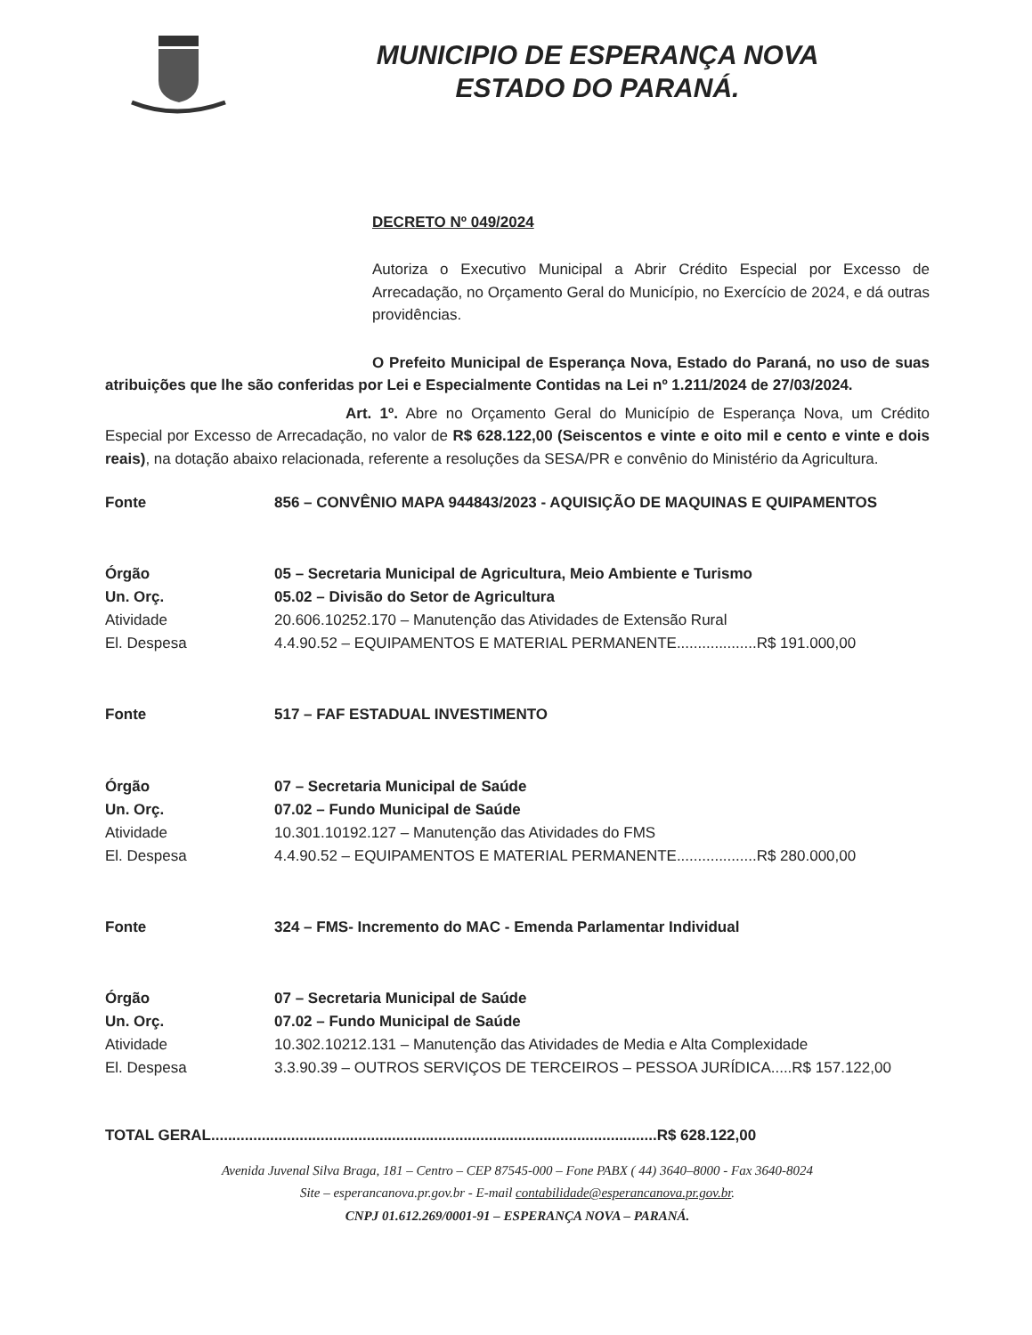MUNICIPIO DE ESPERANÇA NOVA
ESTADO DO PARANÁ.
DECRETO Nº 049/2024
Autoriza o Executivo Municipal a Abrir Crédito Especial por Excesso de Arrecadação, no Orçamento Geral do Município, no Exercício de 2024, e dá outras providências.
O Prefeito Municipal de Esperança Nova, Estado do Paraná, no uso de suas atribuições que lhe são conferidas por Lei e Especialmente Contidas na Lei nº 1.211/2024 de 27/03/2024.
Art. 1º. Abre no Orçamento Geral do Município de Esperança Nova, um Crédito Especial por Excesso de Arrecadação, no valor de R$ 628.122,00 (Seiscentos e vinte e oito mil e cento e vinte e dois reais), na dotação abaixo relacionada, referente a resoluções da SESA/PR e convênio do Ministério da Agricultura.
| Fonte | 856 – CONVÊNIO MAPA 944843/2023 - AQUISIÇÃO DE MAQUINAS E QUIPAMENTOS |
| Órgão | 05 – Secretaria Municipal de Agricultura, Meio Ambiente e Turismo |
| Un. Orç. | 05.02 – Divisão do Setor de Agricultura |
| Atividade | 20.606.10252.170 – Manutenção das Atividades de Extensão Rural |
| El. Despesa | 4.4.90.52 – EQUIPAMENTOS E MATERIAL PERMANENTE...................R$ 191.000,00 |
| Fonte | 517 – FAF ESTADUAL INVESTIMENTO |
| Órgão | 07 – Secretaria Municipal de Saúde |
| Un. Orç. | 07.02 – Fundo Municipal de Saúde |
| Atividade | 10.301.10192.127 – Manutenção das Atividades do FMS |
| El. Despesa | 4.4.90.52 – EQUIPAMENTOS E MATERIAL PERMANENTE...................R$ 280.000,00 |
| Fonte | 324 – FMS- Incremento do MAC - Emenda Parlamentar Individual |
| Órgão | 07 – Secretaria Municipal de Saúde |
| Un. Orç. | 07.02 – Fundo Municipal de Saúde |
| Atividade | 10.302.10212.131 – Manutenção das Atividades de Media e Alta Complexidade |
| El. Despesa | 3.3.90.39 – OUTROS SERVIÇOS DE TERCEIROS – PESSOA JURÍDICA.....R$ 157.122,00 |
TOTAL GERAL..........................................................................................................R$ 628.122,00
Avenida Juvenal Silva Braga, 181 – Centro – CEP 87545-000 – Fone PABX ( 44) 3640–8000 - Fax 3640-8024
Site – esperancanova.pr.gov.br - E-mail contabilidade@esperancanova.pr.gov.br.
CNPJ 01.612.269/0001-91 – ESPERANÇA NOVA – PARANÁ.